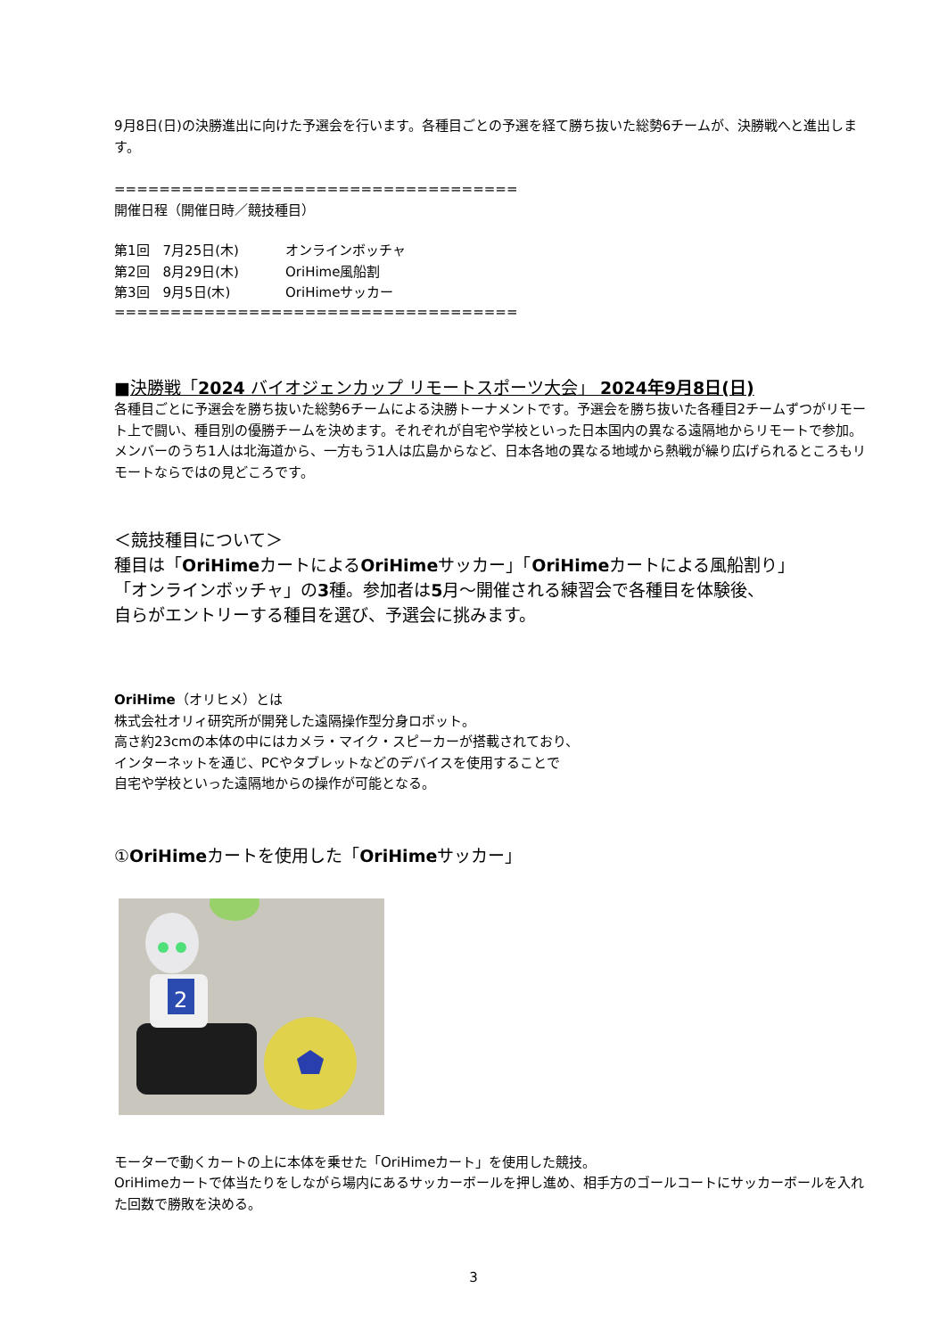9月8日(日)の決勝進出に向けた予選会を行います。各種目ごとの予選を経て勝ち抜いた総勢6チームが、決勝戦へと進出します。
====================================
開催日程（開催日時／競技種目）
| 第1回 7月25日(木) | オンラインボッチャ |
| 第2回 8月29日(木) | OriHime風船割 |
| 第3回 9月5日(木) | OriHimeサッカー |
====================================
■決勝戦「2024 バイオジェンカップ リモートスポーツ大会」 2024年9月8日(日)
各種目ごとに予選会を勝ち抜いた総勢6チームによる決勝トーナメントです。予選会を勝ち抜いた各種目2チームずつがリモート上で闘い、種目別の優勝チームを決めます。それぞれが自宅や学校といった日本国内の異なる遠隔地からリモートで参加。メンバーのうち1人は北海道から、一方もう1人は広島からなど、日本各地の異なる地域から熱戦が繰り広げられるところもリモートならではの見どころです。
＜競技種目について＞
種目は「OriHimeカートによるOriHimeサッカー」「OriHimeカートによる風船割り」
「オンラインボッチャ」の3種。参加者は5月～開催される練習会で各種目を体験後、
自らがエントリーする種目を選び、予選会に挑みます。
OriHime（オリヒメ）とは
株式会社オリィ研究所が開発した遠隔操作型分身ロボット。
高さ約23cmの本体の中にはカメラ・マイク・スピーカーが搭載されており、
インターネットを通じ、PCやタブレットなどのデバイスを使用することで
自宅や学校といった遠隔地からの操作が可能となる。
①OriHimeカートを使用した「OriHimeサッカー」
2
モーターで動くカートの上に本体を乗せた「OriHimeカート」を使用した競技。
OriHimeカートで体当たりをしながら場内にあるサッカーボールを押し進め、相手方のゴールコートにサッカーボールを入れた回数で勝敗を決める。
3